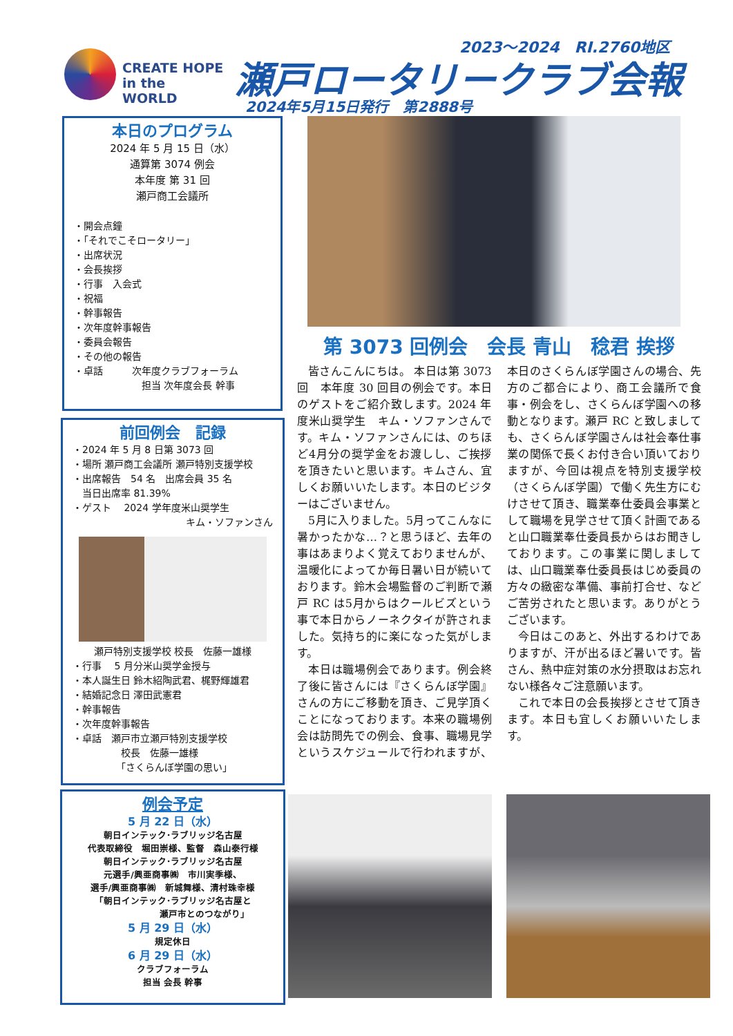CREATE HOPE
in the WORLD
2023～2024　RI.2760地区
瀬戸ロータリークラブ会報
2024年5月15日発行　第2888号
本日のプログラム
2024 年 5 月 15 日（水）
通算第 3074 例会
本年度 第 31 回
瀬戸商工会議所
・開会点鐘
・「それでこそロータリー」
・出席状況
・会長挨拶
・行事　入会式
・祝福
・幹事報告
・次年度幹事報告
・委員会報告
・その他の報告
・卓話　　　次年度クラブフォーラム
　　　　　　　担当 次年度会長 幹事
前回例会　記録
・2024 年 5 月 8 日第 3073 回
・場所 瀬戸商工会議所 瀬戸特別支援学校
・出席報告　54 名　出席会員 35 名
　当日出席率 81.39%
・ゲスト　 2024 学年度米山奨学生
キム・ソファンさん
瀬戸特別支援学校 校長　佐藤一雄様
・行事　 5 月分米山奨学金授与
・本人誕生日 鈴木紹陶武君、梶野輝雄君
・結婚記念日 澤田武憲君
・幹事報告
・次年度幹事報告
・卓話　瀬戸市立瀬戸特別支援学校
　　　　　校長　佐藤一雄様
　　　　　「さくらんぼ学園の思い」
例会予定
5 月 22 日（水）
朝日インテック･ラブリッジ名古屋
代表取締役　堀田崇様、監督　森山泰行様
朝日インテック･ラブリッジ名古屋
元選手/興亜商事㈱　市川実季様、
選手/興亜商事㈱　新城舞様、清村珠幸様
「朝日インテック･ラブリッジ名古屋と
　　　　　　　瀬戸市とのつながり」
5 月 29 日（水）
規定休日
6 月 29 日（水）
クラブフォーラム
担当 会長 幹事
第 3073 回例会　会長 青山　稔君 挨拶
皆さんこんにちは。 本日は第 3073 回　本年度 30 回目の例会です。本日のゲストをご紹介致します。2024 年度米山奨学生　キム・ソファンさんです。キム・ソファンさんには、のちほど4月分の奨学金をお渡しし、ご挨拶を頂きたいと思います。キムさん、宜しくお願いいたします。本日のビジターはございません。
5月に入りました。5月ってこんなに暑かったかな…？と思うほど、去年の事はあまりよく覚えておりませんが、温暖化によってか毎日暑い日が続いております。鈴木会場監督のご判断で瀬戸 RC は5月からはクールビズという事で本日からノーネクタイが許されました。気持ち的に楽になった気がします。
本日は職場例会であります。例会終了後に皆さんには『さくらんぼ学園』さんの方にご移動を頂き、ご見学頂くことになっております。本来の職場例会は訪問先での例会、食事、職場見学というスケジュールで行われますが、本日のさくらんぼ学園さんの場合、先方のご都合により、商工会議所で食事・例会をし、さくらんぼ学園への移動となります。瀬戸 RC と致しましても、さくらんぼ学園さんは社会奉仕事業の関係で長くお付き合い頂いておりますが、今回は視点を特別支援学校（さくらんぼ学園）で働く先生方にむけさせて頂き、職業奉仕委員会事業として職場を見学させて頂く計画であると山口職業奉仕委員長からはお聞きしております。この事業に関しましては、山口職業奉仕委員長はじめ委員の方々の緻密な準備、事前打合せ、などご苦労されたと思います。ありがとうございます。
今日はこのあと、外出するわけでありますが、汗が出るほど暑いです。皆さん、熱中症対策の水分摂取はお忘れない様各々ご注意願います。
これで本日の会長挨拶とさせて頂きます。本日も宜しくお願いいたします。